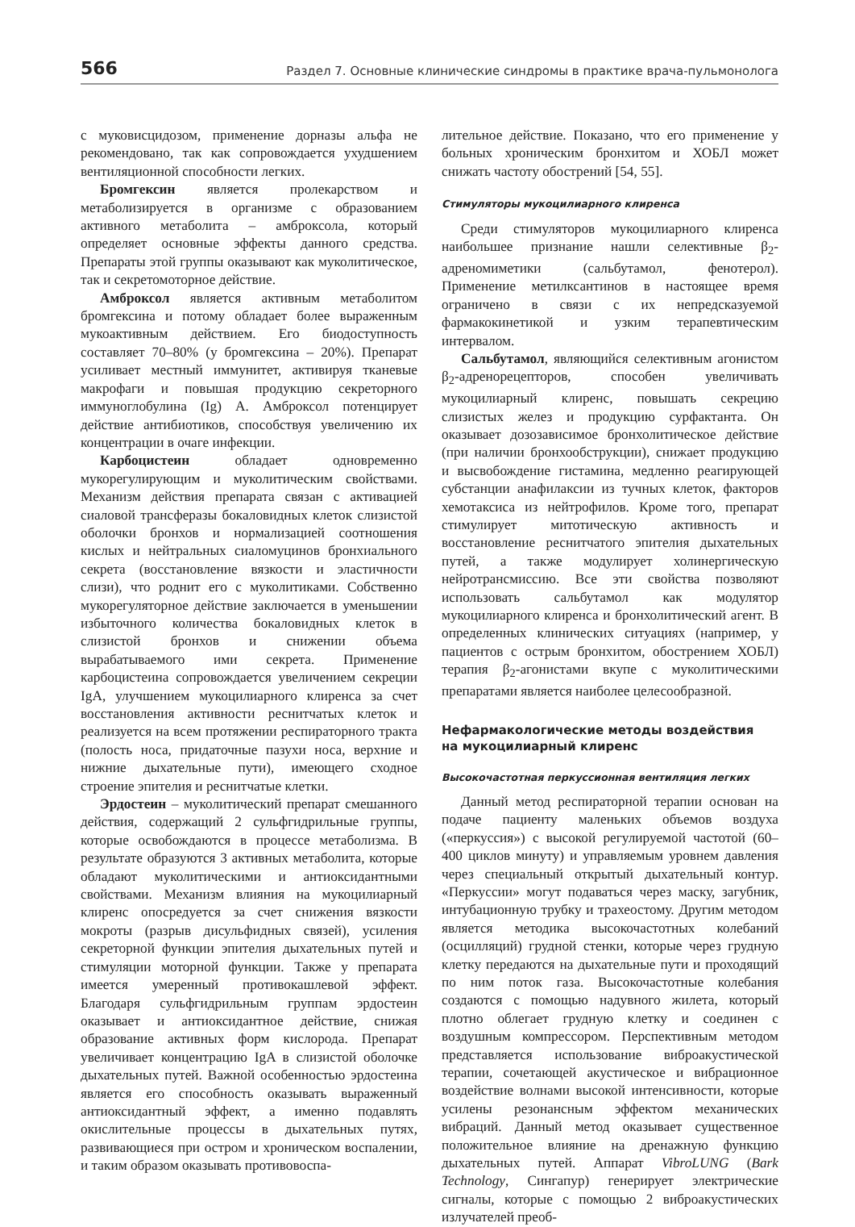566 Раздел 7. Основные клинические синдромы в практике врача-пульмонолога
с муковисцидозом, применение дорназы альфа не рекомендовано, так как сопровождается ухудшением вентиляционной способности легких.
Бромгексин является пролекарством и метаболизируется в организме с образованием активного метаболита – амброксола, который определяет основные эффекты данного средства. Препараты этой группы оказывают как муколитическое, так и секретомоторное действие.
Амброксол является активным метаболитом бромгексина и потому обладает более выраженным мукоактивным действием. Его биодоступность составляет 70–80% (у бромгексина – 20%). Препарат усиливает местный иммунитет, активируя тканевые макрофаги и повышая продукцию секреторного иммуноглобулина (Ig) A. Амброксол потенцирует действие антибиотиков, способствуя увеличению их концентрации в очаге инфекции.
Карбоцистеин обладает одновременно мукорегулирующим и муколитическим свойствами. Механизм действия препарата связан с активацией сиаловой трансферазы бокаловидных клеток слизистой оболочки бронхов и нормализацией соотношения кислых и нейтральных сиаломуцинов бронхиального секрета (восстановление вязкости и эластичности слизи), что роднит его с муколитиками. Собственно мукорегуляторное действие заключается в уменьшении избыточного количества бокаловидных клеток в слизистой бронхов и снижении объема вырабатываемого ими секрета. Применение карбоцистеина сопровождается увеличением секреции IgA, улучшением мукоцилиарного клиренса за счет восстановления активности реснитчатых клеток и реализуется на всем протяжении респираторного тракта (полость носа, придаточные пазухи носа, верхние и нижние дыхательные пути), имеющего сходное строение эпителия и реснитчатые клетки.
Эрдостеин – муколитический препарат смешанного действия, содержащий 2 сульфгидрильные группы, которые освобождаются в процессе метаболизма. В результате образуются 3 активных метаболита, которые обладают муколитическими и антиоксидантными свойствами. Механизм влияния на мукоцилиарный клиренс опосредуется за счет снижения вязкости мокроты (разрыв дисульфидных связей), усиления секреторной функции эпителия дыхательных путей и стимуляции моторной функции. Также у препарата имеется умеренный противокашлевой эффект. Благодаря сульфгидрильным группам эрдостеин оказывает и антиоксидантное действие, снижая образование активных форм кислорода. Препарат увеличивает концентрацию IgA в слизистой оболочке дыхательных путей. Важной особенностью эрдостеина является его способность оказывать выраженный антиоксидантный эффект, а именно подавлять окислительные процессы в дыхательных путях, развивающиеся при остром и хроническом воспалении, и таким образом оказывать противовоспа-
лительное действие. Показано, что его применение у больных хроническим бронхитом и ХОБЛ может снижать частоту обострений [54, 55].
Стимуляторы мукоцилиарного клиренса
Среди стимуляторов мукоцилиарного клиренса наибольшее признание нашли селективные β<sub>2</sub>-адреномиметики (сальбутамол, фенотерол). Применение метилксантинов в настоящее время ограничено в связи с их непредсказуемой фармакокинетикой и узким терапевтическим интервалом.
Сальбутамол, являющийся селективным агонистом β<sub>2</sub>-адренорецепторов, способен увеличивать мукоцилиарный клиренс, повышать секрецию слизистых желез и продукцию сурфактанта. Он оказывает дозозависимое бронхолитическое действие (при наличии бронхообструкции), снижает продукцию и высвобождение гистамина, медленно реагирующей субстанции анафилаксии из тучных клеток, факторов хемотаксиса из нейтрофилов. Кроме того, препарат стимулирует митотическую активность и восстановление реснитчатого эпителия дыхательных путей, а также модулирует холинергическую нейротрансмиссию. Все эти свойства позволяют использовать сальбутамол как модулятор мукоцилиарного клиренса и бронхолитический агент. В определенных клинических ситуациях (например, у пациентов с острым бронхитом, обострением ХОБЛ) терапия β<sub>2</sub>-агонистами вкупе с муколитическими препаратами является наиболее целесообразной.
Нефармакологические методы воздействия
на мукоцилиарный клиренс
Высокочастотная перкуссионная вентиляция легких
Данный метод респираторной терапии основан на подаче пациенту маленьких объемов воздуха («перкуссия») с высокой регулируемой частотой (60–400 циклов минуту) и управляемым уровнем давления через специальный открытый дыхательный контур. «Перкуссии» могут подаваться через маску, загубник, интубационную трубку и трахеостому. Другим методом является методика высокочастотных колебаний (осцилляций) грудной стенки, которые через грудную клетку передаются на дыхательные пути и проходящий по ним поток газа. Высокочастотные колебания создаются с помощью надувного жилета, который плотно облегает грудную клетку и соединен с воздушным компрессором. Перспективным методом представляется использование виброакустической терапии, сочетающей акустическое и вибрационное воздействие волнами высокой интенсивности, которые усилены резонансным эффектом механических вибраций. Данный метод оказывает существенное положительное влияние на дренажную функцию дыхательных путей. Аппарат VibroLUNG (Bark Technology, Сингапур) генерирует электрические сигналы, которые с помощью 2 виброакустических излучателей преоб-